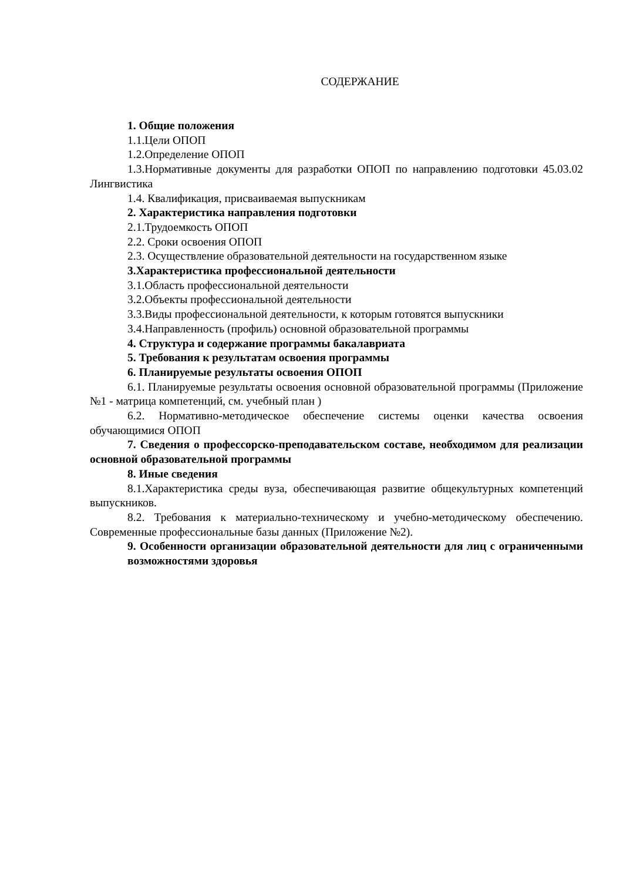СОДЕРЖАНИЕ
1. Общие положения
1.1.Цели ОПОП
1.2.Определение ОПОП
1.3.Нормативные документы для разработки ОПОП по направлению подготовки 45.03.02 Лингвистика
1.4. Квалификация, присваиваемая выпускникам
2. Характеристика направления подготовки
2.1.Трудоемкость ОПОП
2.2. Сроки освоения ОПОП
2.3. Осуществление образовательной деятельности на государственном языке
3.Характеристика профессиональной деятельности
3.1.Область профессиональной деятельности
3.2.Объекты профессиональной деятельности
3.3.Виды профессиональной деятельности, к которым готовятся выпускники
3.4.Направленность (профиль) основной образовательной программы
4. Структура и содержание программы бакалавриата
5. Требования к результатам освоения программы
6. Планируемые результаты освоения ОПОП
6.1. Планируемые результаты освоения основной образовательной программы (Приложение №1 - матрица компетенций, см. учебный план )
6.2. Нормативно-методическое обеспечение системы оценки качества освоения обучающимися ОПОП
7. Сведения о профессорско-преподавательском составе, необходимом для реализации основной образовательной программы
8. Иные сведения
8.1.Характеристика среды вуза, обеспечивающая развитие общекультурных компетенций выпускников.
8.2. Требования к материально-техническому и учебно-методическому обеспечению. Современные профессиональные базы данных (Приложение №2).
9. Особенности организации образовательной деятельности для лиц с ограниченными возможностями здоровья